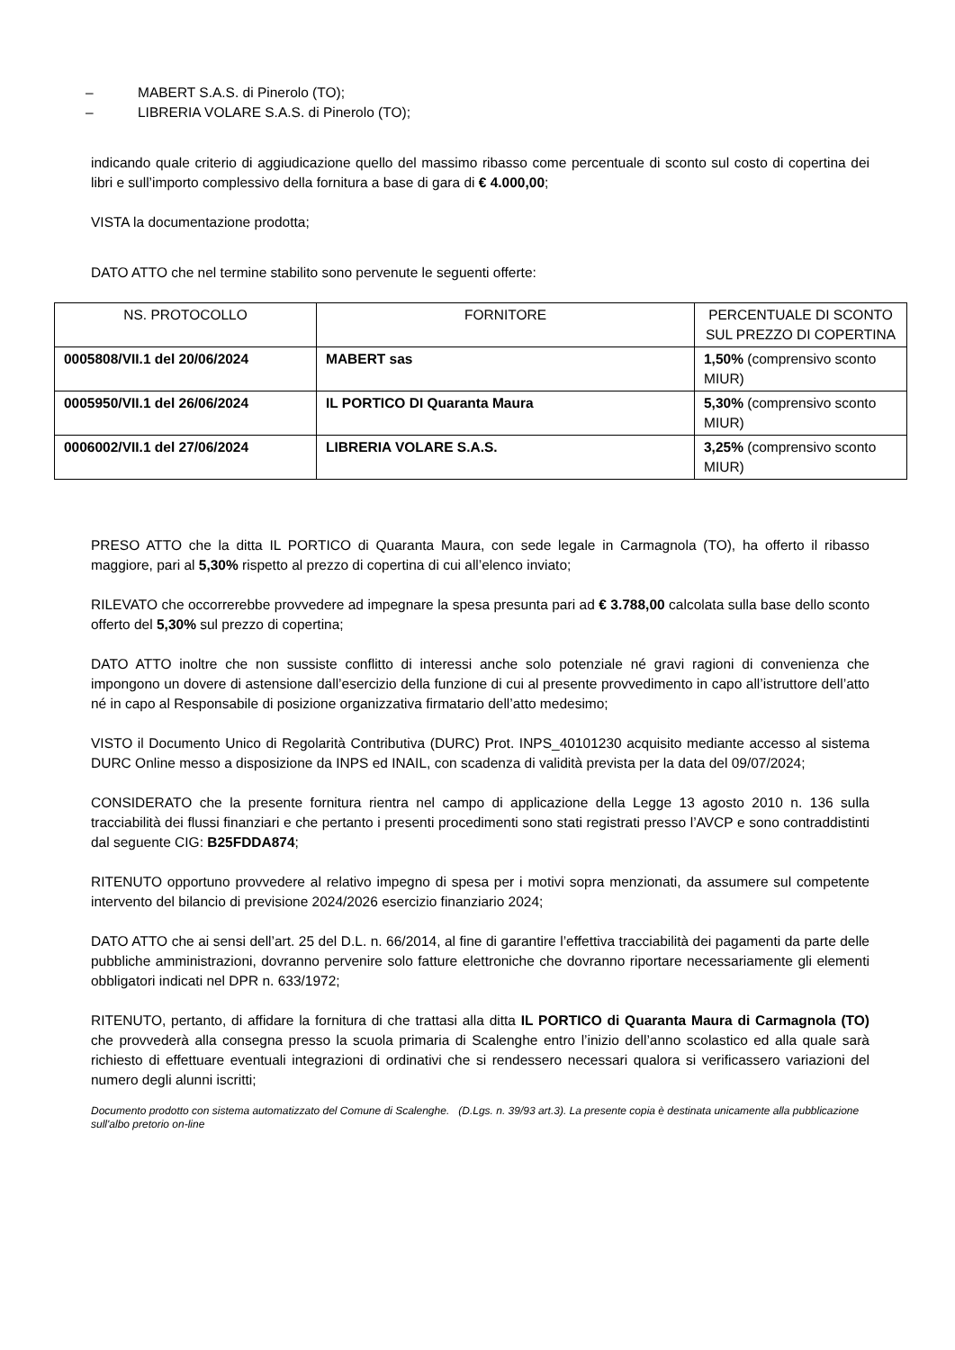– MABERT S.A.S. di Pinerolo (TO);
– LIBRERIA VOLARE S.A.S. di Pinerolo (TO);
indicando quale criterio di aggiudicazione quello del massimo ribasso come percentuale di sconto sul costo di copertina dei libri e sull’importo complessivo della fornitura a base di gara di € 4.000,00;
VISTA la documentazione prodotta;
DATO ATTO che nel termine stabilito sono pervenute le seguenti offerte:
| NS. PROTOCOLLO | FORNITORE | PERCENTUALE DI SCONTO SUL PREZZO DI COPERTINA |
| --- | --- | --- |
| 0005808/VII.1 del 20/06/2024 | MABERT sas | 1,50% (comprensivo sconto MIUR) |
| 0005950/VII.1 del 26/06/2024 | IL PORTICO DI Quaranta Maura | 5,30% (comprensivo sconto MIUR) |
| 0006002/VII.1 del 27/06/2024 | LIBRERIA VOLARE S.A.S. | 3,25% (comprensivo sconto MIUR) |
PRESO ATTO che la ditta IL PORTICO di Quaranta Maura, con sede legale in Carmagnola (TO), ha offerto il ribasso maggiore, pari al 5,30% rispetto al prezzo di copertina di cui all’elenco inviato;
RILEVATO che occorrerebbe provvedere ad impegnare la spesa presunta pari ad € 3.788,00 calcolata sulla base dello sconto offerto del 5,30% sul prezzo di copertina;
DATO ATTO inoltre che non sussiste conflitto di interessi anche solo potenziale né gravi ragioni di convenienza che impongono un dovere di astensione dall’esercizio della funzione di cui al presente provvedimento in capo all’istruttore dell’atto né in capo al Responsabile di posizione organizzativa firmatario dell’atto medesimo;
VISTO il Documento Unico di Regolarità Contributiva (DURC) Prot. INPS_40101230 acquisito mediante accesso al sistema DURC Online messo a disposizione da INPS ed INAIL, con scadenza di validità prevista per la data del 09/07/2024;
CONSIDERATO che la presente fornitura rientra nel campo di applicazione della Legge 13 agosto 2010 n. 136 sulla tracciabilità dei flussi finanziari e che pertanto i presenti procedimenti sono stati registrati presso l’AVCP e sono contraddistinti dal seguente CIG: B25FDDA874;
RITENUTO opportuno provvedere al relativo impegno di spesa per i motivi sopra menzionati, da assumere sul competente intervento del bilancio di previsione 2024/2026 esercizio finanziario 2024;
DATO ATTO che ai sensi dell’art. 25 del D.L. n. 66/2014, al fine di garantire l’effettiva tracciabilità dei pagamenti da parte delle pubbliche amministrazioni, dovranno pervenire solo fatture elettroniche che dovranno riportare necessariamente gli elementi obbligatori indicati nel DPR n. 633/1972;
RITENUTO, pertanto, di affidare la fornitura di che trattasi alla ditta IL PORTICO di Quaranta Maura di Carmagnola (TO) che provvederà alla consegna presso la scuola primaria di Scalenghe entro l’inizio dell’anno scolastico ed alla quale sarà richiesto di effettuare eventuali integrazioni di ordinativi che si rendessero necessari qualora si verificassero variazioni del numero degli alunni iscritti;
Documento prodotto con sistema automatizzato del Comune di Scalenghe. (D.Lgs. n. 39/93 art.3). La presente copia è destinata unicamente alla pubblicazione sull'albo pretorio on-line